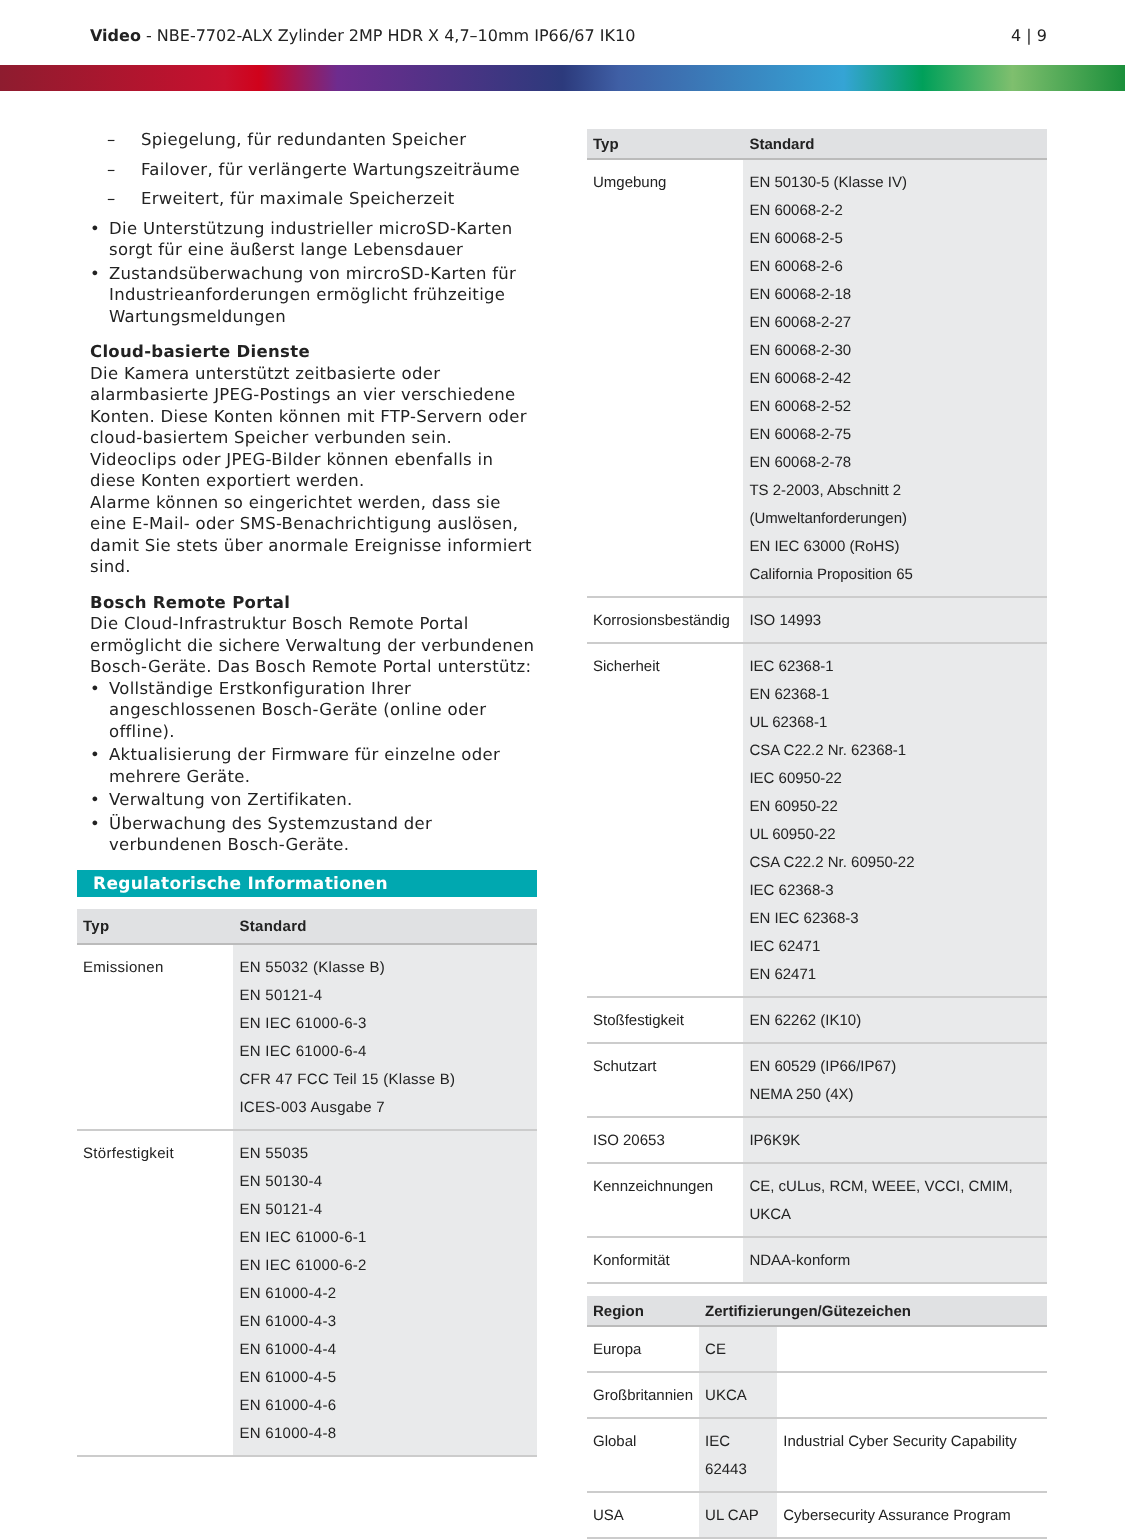Video - NBE-7702-ALX Zylinder 2MP HDR X 4,7–10mm IP66/67 IK10
4 | 9
– Spiegelung, für redundanten Speicher
– Failover, für verlängerte Wartungszeiträume
– Erweitert, für maximale Speicherzeit
• Die Unterstützung industrieller microSD-Karten sorgt für eine äußerst lange Lebensdauer
• Zustandsüberwachung von mircroSD-Karten für Industrieanforderungen ermöglicht frühzeitige Wartungsmeldungen
Cloud-basierte Dienste
Die Kamera unterstützt zeitbasierte oder alarmbasierte JPEG-Postings an vier verschiedene Konten. Diese Konten können mit FTP-Servern oder cloud-basiertem Speicher verbunden sein. Videoclips oder JPEG-Bilder können ebenfalls in diese Konten exportiert werden.
Alarme können so eingerichtet werden, dass sie eine E-Mail- oder SMS-Benachrichtigung auslösen, damit Sie stets über anormale Ereignisse informiert sind.
Bosch Remote Portal
Die Cloud-Infrastruktur Bosch Remote Portal ermöglicht die sichere Verwaltung der verbundenen Bosch-Geräte. Das Bosch Remote Portal unterstütz:
• Vollständige Erstkonfiguration Ihrer angeschlossenen Bosch-Geräte (online oder offline).
• Aktualisierung der Firmware für einzelne oder mehrere Geräte.
• Verwaltung von Zertifikaten.
• Überwachung des Systemzustand der verbundenen Bosch-Geräte.
Regulatorische Informationen
| Typ | Standard |
| --- | --- |
| Emissionen | EN 55032 (Klasse B) EN 50121-4 EN IEC 61000-6-3 EN IEC 61000-6-4 CFR 47 FCC Teil 15 (Klasse B) ICES-003 Ausgabe 7 |
| Störfestigkeit | EN 55035 EN 50130-4 EN 50121-4 EN IEC 61000-6-1 EN IEC 61000-6-2 EN 61000-4-2 EN 61000-4-3 EN 61000-4-4 EN 61000-4-5 EN 61000-4-6 EN 61000-4-8 |
| Typ | Standard |
| --- | --- |
| Umgebung | EN 50130-5 (Klasse IV) EN 60068-2-2 EN 60068-2-5 EN 60068-2-6 EN 60068-2-18 EN 60068-2-27 EN 60068-2-30 EN 60068-2-42 EN 60068-2-52 EN 60068-2-75 EN 60068-2-78 TS 2-2003, Abschnitt 2 (Umweltanforderungen) EN IEC 63000 (RoHS) California Proposition 65 |
| Korrosionsbeständig | ISO 14993 |
| Sicherheit | IEC 62368-1 EN 62368-1 UL 62368-1 CSA C22.2 Nr. 62368-1 IEC 60950-22 EN 60950-22 UL 60950-22 CSA C22.2 Nr. 60950-22 IEC 62368-3 EN IEC 62368-3 IEC 62471 EN 62471 |
| Stoßfestigkeit | EN 62262 (IK10) |
| Schutzart | EN 60529 (IP66/IP67) NEMA 250 (4X) |
| ISO 20653 | IP6K9K |
| Kennzeichnungen | CE, cULus, RCM, WEEE, VCCI, CMIM, UKCA |
| Konformität | NDAA-konform |
| Region | Zertifizierungen/Gütezeichen | |
| --- | --- | --- |
| Europa | CE | |
| Großbritannien | UKCA | |
| Global | IEC 62443 | Industrial Cyber Security Capability |
| USA | UL CAP | Cybersecurity Assurance Program |